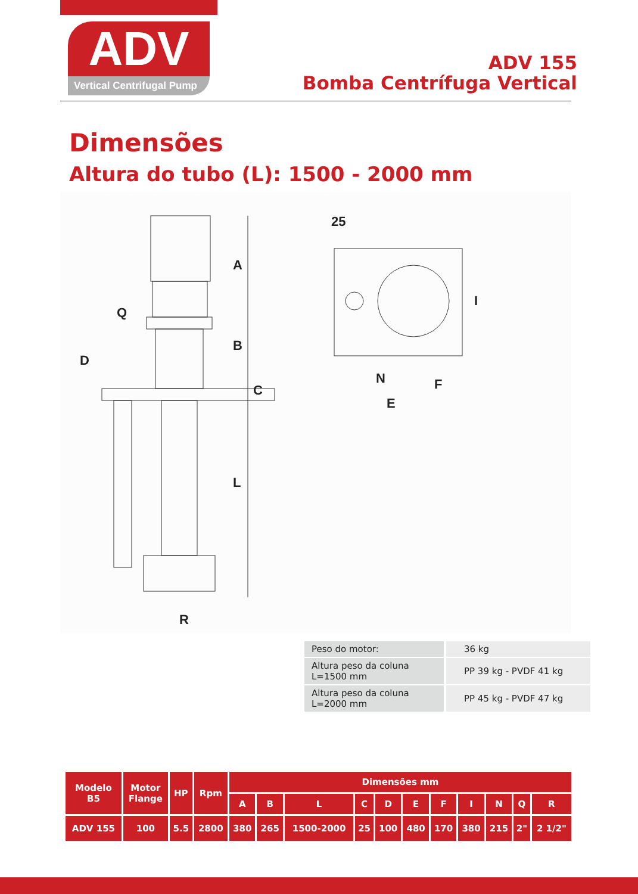ADV
Vertical Centrifugal Pump
ADV 155
Bomba Centrífuga Vertical
Dimensões
Altura do tubo (L): 1500 - 2000 mm
A
B
C
D
Q
L
R
N
F
E
25
I
| Peso do motor: | 36 kg |
| Altura peso da coluna L=1500 mm | PP 39 kg - PVDF 41 kg |
| Altura peso da coluna L=2000 mm | PP 45 kg - PVDF 47 kg |
| Modelo B5 | Motor Flange | HP | Rpm | Dimensões mm | | | | | | | | | | |
| --- | --- | --- | --- | --- | --- | --- | --- | --- | --- | --- | --- | --- | --- | --- |
| | | | | A | B | L | C | D | E | F | I | N | Q | R |
| ADV 155 | 100 | 5.5 | 2800 | 380 | 265 | 1500-2000 | 25 | 100 | 480 | 170 | 380 | 215 | 2" | 2 1/2" |